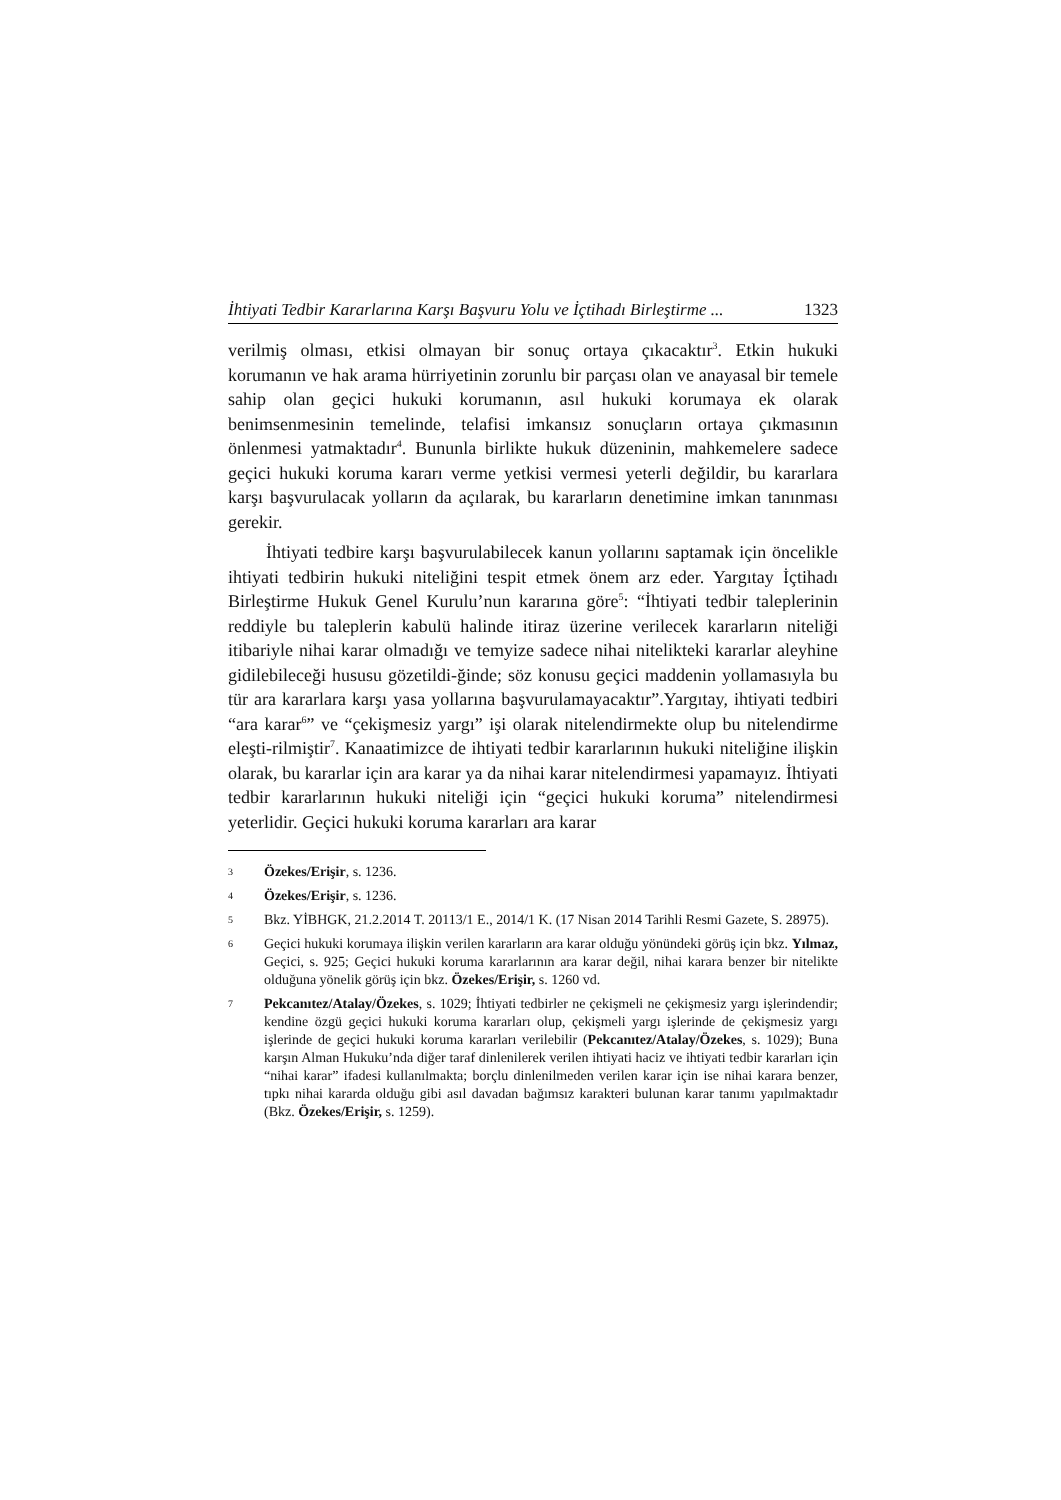İhtiyati Tedbir Kararlarına Karşı Başvuru Yolu ve İçtihadı Birleştirme ... 1323
verilmiş olması, etkisi olmayan bir sonuç ortaya çıkacaktır<sup>3</sup>. Etkin hukuki korumanın ve hak arama hürriyetinin zorunlu bir parçası olan ve anayasal bir temele sahip olan geçici hukuki korumanın, asıl hukuki korumaya ek olarak benimsenmesinin temelinde, telafisi imkansız sonuçların ortaya çıkmasının önlenmesi yatmaktadır<sup>4</sup>. Bununla birlikte hukuk düzeninin, mahkemelere sadece geçici hukuki koruma kararı verme yetkisi vermesi yeterli değildir, bu kararlara karşı başvurulacak yolların da açılarak, bu kararların denetimine imkan tanınması gerekir.
İhtiyati tedbire karşı başvurulabilecek kanun yollarını saptamak için öncelikle ihtiyati tedbirin hukuki niteliğini tespit etmek önem arz eder. Yargıtay İçtihadı Birleştirme Hukuk Genel Kurulu’nun kararına göre<sup>5</sup>: “İhtiyati tedbir taleplerinin reddiyle bu taleplerin kabulü halinde itiraz üzerine verilecek kararların niteliği itibariyle nihai karar olmadığı ve temyize sadece nihai nitelikteki kararlar aleyhine gidilebileceği hususu gözetildi-ğinde; söz konusu geçici maddenin yollamasıyla bu tür ara kararlara karşı yasa yollarına başvurulamayacaktır”.Yargıtay, ihtiyati tedbiri “ara karar<sup>6</sup>” ve “çekişmesiz yargı” işi olarak nitelendirmekte olup bu nitelendirme eleşti-rilmiştir<sup>7</sup>. Kanaatimizce de ihtiyati tedbir kararlarının hukuki niteliğine ilişkin olarak, bu kararlar için ara karar ya da nihai karar nitelendirmesi yapamayız. İhtiyati tedbir kararlarının hukuki niteliği için “geçici hukuki koruma” nitelendirmesi yeterlidir. Geçici hukuki koruma kararları ara karar
3 Özekes/Erişir, s. 1236.
4 Özekes/Erişir, s. 1236.
5 Bkz. YİBHGK, 21.2.2014 T. 20113/1 E., 2014/1 K. (17 Nisan 2014 Tarihli Resmi Gazete, S. 28975).
6 Geçici hukuki korumaya ilişkin verilen kararların ara karar olduğu yönündeki görüş için bkz. Yılmaz, Geçici, s. 925; Geçici hukuki koruma kararlarının ara karar değil, nihai karara benzer bir nitelikte olduğuna yönelik görüş için bkz. Özekes/Erişir, s. 1260 vd.
7 Pekcanıtez/Atalay/Özekes, s. 1029; İhtiyati tedbirler ne çekişmeli ne çekişmesiz yargı işlerindendir; kendine özgü geçici hukuki koruma kararları olup, çekişmeli yargı işlerinde de çekişmesiz yargı işlerinde de geçici hukuki koruma kararları verilebilir (Pekcanıtez/Atalay/Özekes, s. 1029); Buna karşın Alman Hukuku’nda diğer taraf dinlenilerek verilen ihtiyati haciz ve ihtiyati tedbir kararları için “nihai karar” ifadesi kullanılmakta; borçlu dinlenilmeden verilen karar için ise nihai karara benzer, tıpkı nihai kararda olduğu gibi asıl davadan bağımsız karakteri bulunan karar tanımı yapılmaktadır (Bkz. Özekes/Erişir, s. 1259).